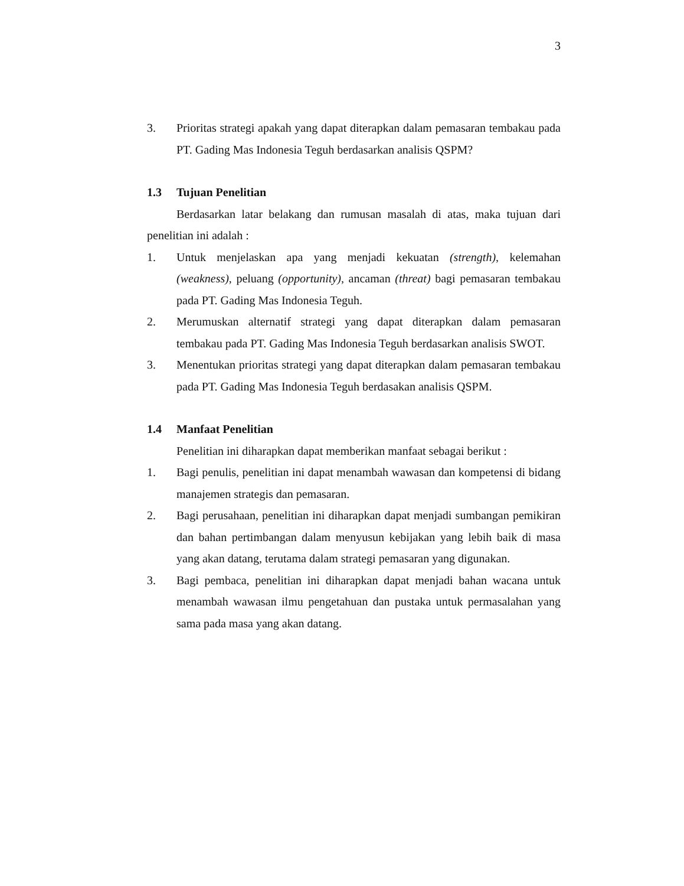3
3. Prioritas strategi apakah yang dapat diterapkan dalam pemasaran tembakau pada PT. Gading Mas Indonesia Teguh berdasarkan analisis QSPM?
1.3 Tujuan Penelitian
Berdasarkan latar belakang dan rumusan masalah di atas, maka tujuan dari penelitian ini adalah :
1. Untuk menjelaskan apa yang menjadi kekuatan (strength), kelemahan (weakness), peluang (opportunity), ancaman (threat) bagi pemasaran tembakau pada PT. Gading Mas Indonesia Teguh.
2. Merumuskan alternatif strategi yang dapat diterapkan dalam pemasaran tembakau pada PT. Gading Mas Indonesia Teguh berdasarkan analisis SWOT.
3. Menentukan prioritas strategi yang dapat diterapkan dalam pemasaran tembakau pada PT. Gading Mas Indonesia Teguh berdasakan analisis QSPM.
1.4 Manfaat Penelitian
Penelitian ini diharapkan dapat memberikan manfaat sebagai berikut :
1. Bagi penulis, penelitian ini dapat menambah wawasan dan kompetensi di bidang manajemen strategis dan pemasaran.
2. Bagi perusahaan, penelitian ini diharapkan dapat menjadi sumbangan pemikiran dan bahan pertimbangan dalam menyusun kebijakan yang lebih baik di masa yang akan datang, terutama dalam strategi pemasaran yang digunakan.
3. Bagi pembaca, penelitian ini diharapkan dapat menjadi bahan wacana untuk menambah wawasan ilmu pengetahuan dan pustaka untuk permasalahan yang sama pada masa yang akan datang.